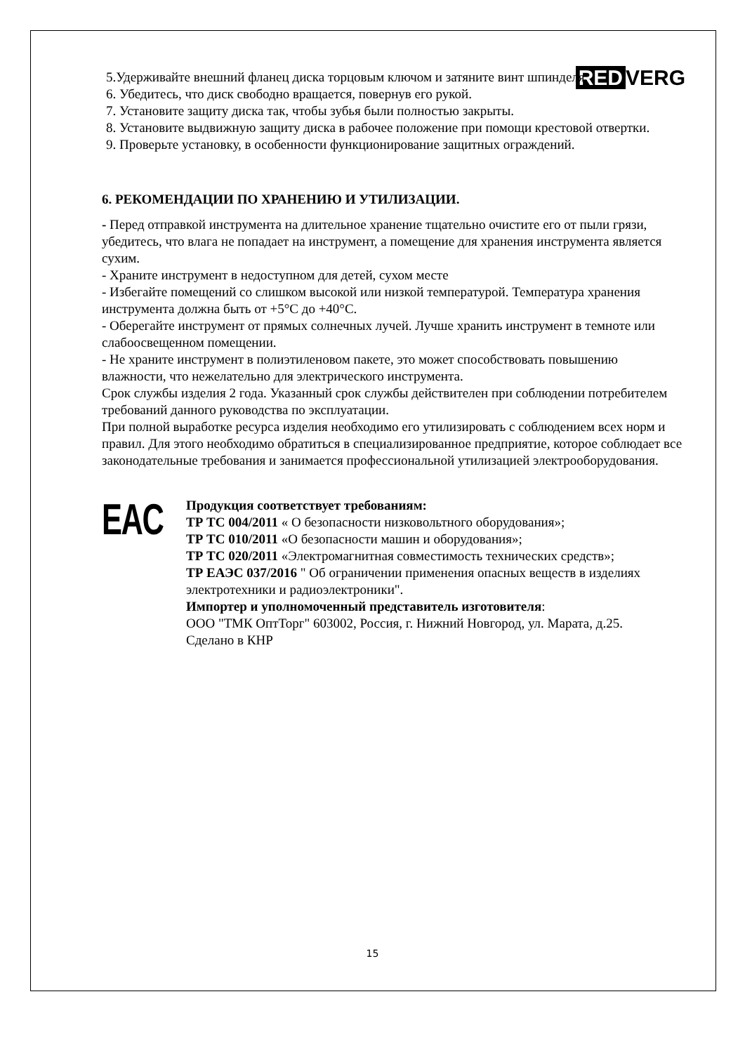RED VERG
5.Удерживайте внешний фланец диска торцовым ключом и затяните винт шпинделя.
6. Убедитесь, что диск свободно вращается, повернув его рукой.
7. Установите защиту диска так, чтобы зубья были полностью закрыты.
8. Установите выдвижную защиту диска в рабочее положение при помощи крестовой отвертки.
9. Проверьте установку, в особенности функционирование защитных ограждений.
6. РЕКОМЕНДАЦИИ ПО ХРАНЕНИЮ И УТИЛИЗАЦИИ.
- Перед отправкой инструмента на длительное хранение тщательно очистите его от пыли грязи, убедитесь, что влага не попадает на инструмент, а помещение для хранения инструмента является сухим.
- Храните инструмент в недоступном для детей, сухом месте
- Избегайте помещений со слишком высокой или низкой температурой. Температура хранения инструмента должна быть от +5°C до +40°C.
- Оберегайте инструмент от прямых солнечных лучей. Лучше хранить инструмент в темноте или слабоосвещенном помещении.
- Не храните инструмент в полиэтиленовом пакете, это может способствовать повышению влажности, что нежелательно для электрического инструмента.
Срок службы изделия 2 года. Указанный срок службы действителен при соблюдении потребителем требований данного руководства по эксплуатации.
При полной выработке ресурса изделия необходимо его утилизировать с соблюдением всех норм и правил. Для этого необходимо обратиться в специализированное предприятие, которое соблюдает все законодательные требования и занимается профессиональной утилизацией электрооборудования.
EAC
Продукция соответствует требованиям:
ТР ТС 004/2011 « О безопасности низковольтного оборудования»;
ТР ТС 010/2011 «О безопасности машин и оборудования»;
ТР ТС 020/2011 «Электромагнитная совместимость технических средств»;
ТР ЕАЭС 037/2016 " Об ограничении применения опасных веществ в изделиях электротехники и радиоэлектроники".
Импортер и уполномоченный представитель изготовителя:
ООО "ТМК ОптТорг" 603002, Россия, г. Нижний Новгород, ул. Марата, д.25.
Сделано в КНР
15